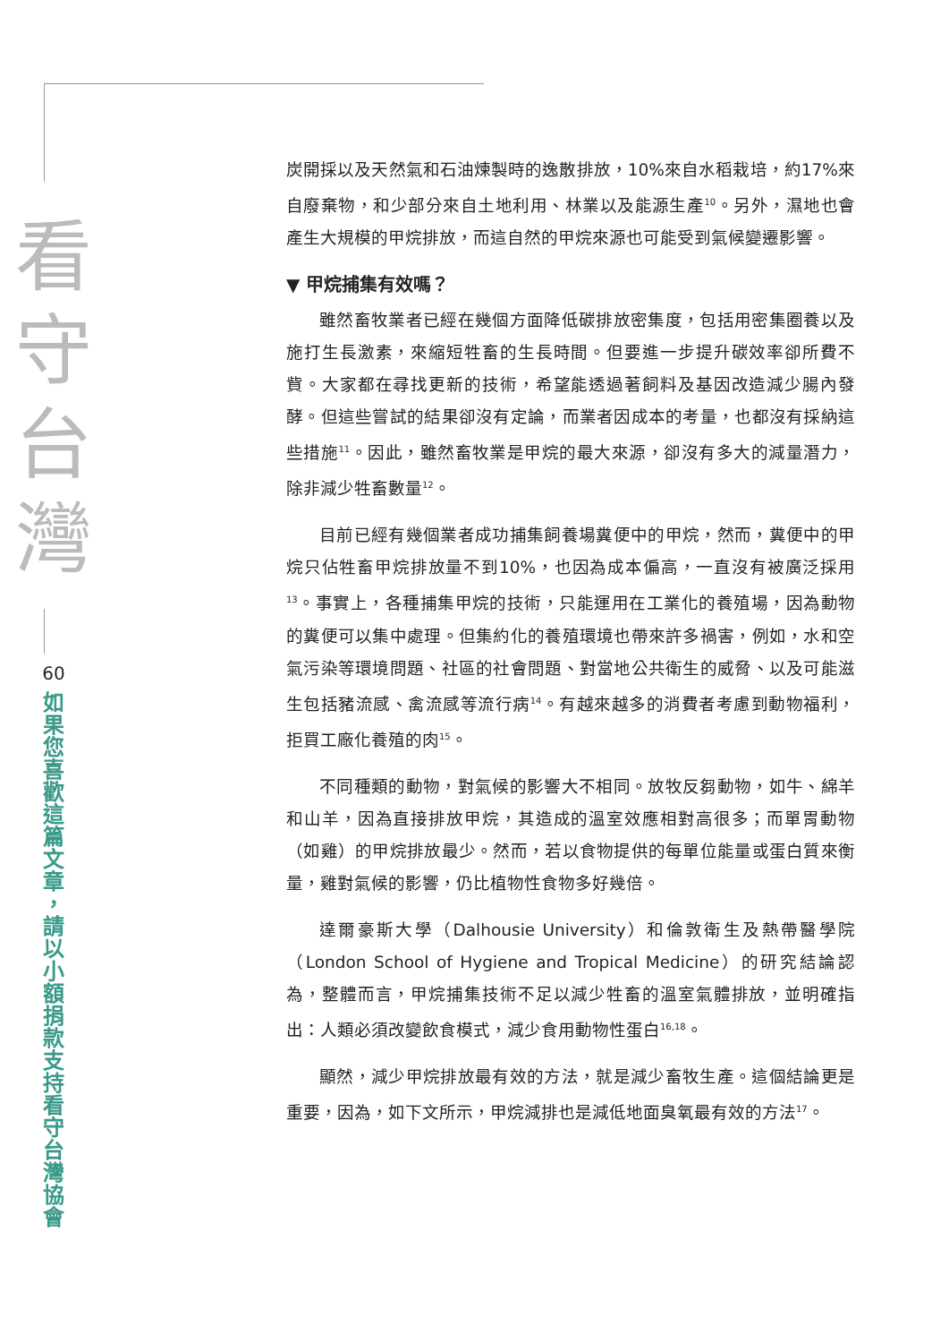看
守
台
灣
60
如
果
您
喜
歡
這
篇
文
章
，
請
以
小
額
捐
款
支
持
看
守
台
灣
協
會
炭開採以及天然氣和石油煉製時的逸散排放，10%來自水稻栽培，約17%來自廢棄物，和少部分來自土地利用、林業以及能源生產<sup>10</sup>。另外，濕地也會產生大規模的甲烷排放，而這自然的甲烷來源也可能受到氣候變遷影響。
▼ 甲烷捕集有效嗎？
雖然畜牧業者已經在幾個方面降低碳排放密集度，包括用密集圈養以及施打生長激素，來縮短牲畜的生長時間。但要進一步提升碳效率卻所費不貲。大家都在尋找更新的技術，希望能透過著飼料及基因改造減少腸內發酵。但這些嘗試的結果卻沒有定論，而業者因成本的考量，也都沒有採納這些措施<sup>11</sup>。因此，雖然畜牧業是甲烷的最大來源，卻沒有多大的減量潛力，除非減少牲畜數量<sup>12</sup>。
目前已經有幾個業者成功捕集飼養場糞便中的甲烷，然而，糞便中的甲烷只佔牲畜甲烷排放量不到10%，也因為成本偏高，一直沒有被廣泛採用<sup>13</sup>。事實上，各種捕集甲烷的技術，只能運用在工業化的養殖場，因為動物的糞便可以集中處理。但集約化的養殖環境也帶來許多禍害，例如，水和空氣污染等環境問題、社區的社會問題、對當地公共衛生的威脅、以及可能滋生包括豬流感、禽流感等流行病<sup>14</sup>。有越來越多的消費者考慮到動物福利，拒買工廠化養殖的肉<sup>15</sup>。
不同種類的動物，對氣候的影響大不相同。放牧反芻動物，如牛、綿羊和山羊，因為直接排放甲烷，其造成的溫室效應相對高很多；而單胃動物（如雞）的甲烷排放最少。然而，若以食物提供的每單位能量或蛋白質來衡量，雞對氣候的影響，仍比植物性食物多好幾倍。
達爾豪斯大學（Dalhousie University）和倫敦衛生及熱帶醫學院（London School of Hygiene and Tropical Medicine）的研究結論認為，整體而言，甲烷捕集技術不足以減少牲畜的溫室氣體排放，並明確指出：人類必須改變飲食模式，減少食用動物性蛋白<sup>16,18</sup>。
顯然，減少甲烷排放最有效的方法，就是減少畜牧生產。這個結論更是重要，因為，如下文所示，甲烷減排也是減低地面臭氧最有效的方法<sup>17</sup>。